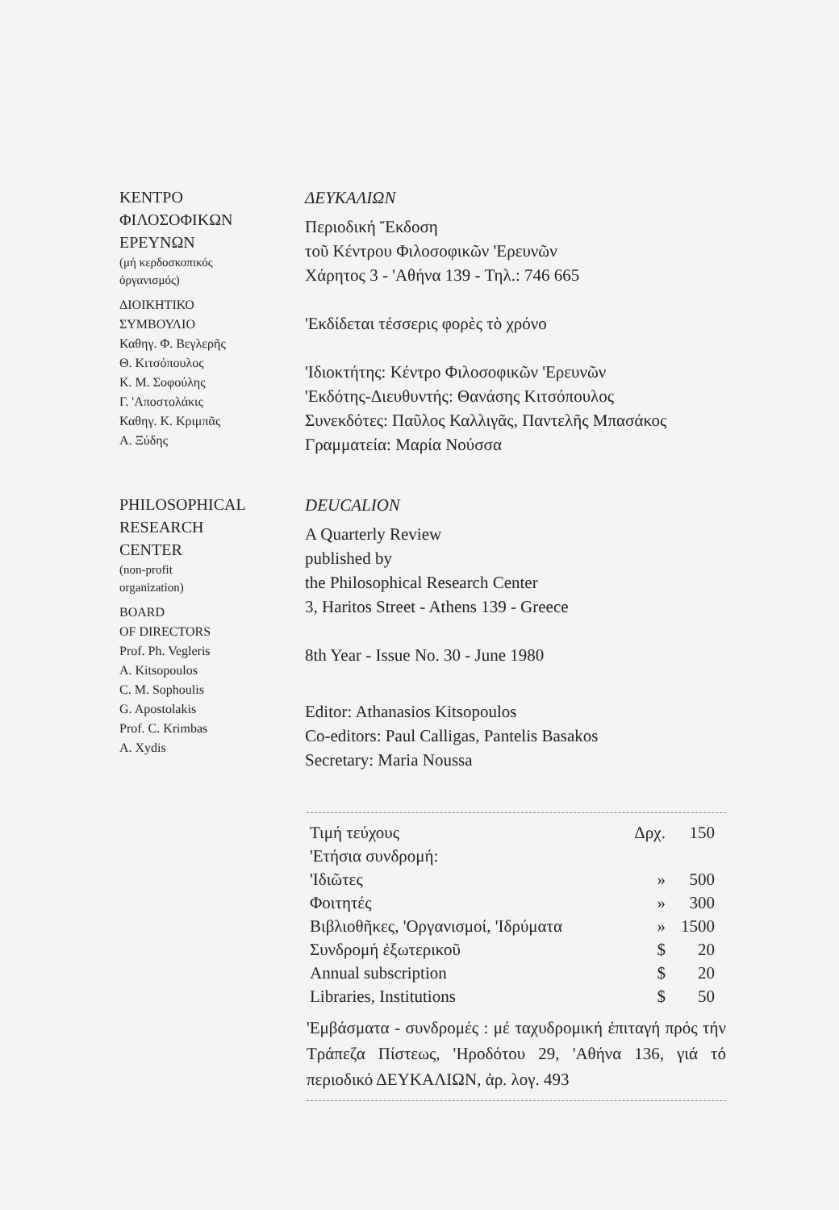ΚΕΝΤΡΟ
ΦΙΛΟΣΟΦΙΚΩΝ
ΕΡΕΥΝΩΝ
(μή κερδοσκοπικός
ὀργανισμός)
ΔΙΟΙΚΗΤΙΚΟ
ΣΥΜΒΟΥΛΙΟ
Καθηγ. Φ. Βεγλερῆς
Θ. Κιτσόπουλος
Κ. Μ. Σοφούλης
Γ. 'Αποστολάκις
Καθηγ. Κ. Κριμπᾶς
Α. Ξύδης
ΔΕΥΚΑΛΙΩΝ
Περιοδική Ἔκδοση
τοῦ Κέντρου Φιλοσοφικῶν 'Ερευνῶν
Χάρητος 3 - 'Αθήνα 139 - Τηλ.: 746 665
'Εκδίδεται τέσσερις φορὲς τὸ χρόνο
'Ιδιοκτήτης: Κέντρο Φιλοσοφικῶν 'Ερευνῶν
'Εκδότης-Διευθυντής: Θανάσης Κιτσόπουλος
Συνεκδότες: Παῦλος Καλλιγᾶς, Παντελῆς Μπασάκος
Γραμματεία: Μαρία Νούσσα
PHILOSOPHICAL
RESEARCH
CENTER
(non-profit
organization)
BOARD
OF DIRECTORS
Prof. Ph. Vegleris
A. Kitsopoulos
C. M. Sophoulis
G. Apostolakis
Prof. C. Krimbas
A. Xydis
DEUCALION
A Quarterly Review
published by
the Philosophical Research Center
3, Haritos Street - Athens 139 - Greece
8th Year - Issue No. 30 - June 1980
Editor: Athanasios Kitsopoulos
Co-editors: Paul Calligas, Pantelis Basakos
Secretary: Maria Noussa
| Τιμή τεύχους | Δρχ. | 150 |
| 'Ετήσια συνδρομή: | | |
| 'Ιδιῶτες | » | 500 |
| Φοιτητές | » | 300 |
| Βιβλιοθῆκες, 'Οργανισμοί, 'Ιδρύματα | » | 1500 |
| Συνδρομή ἐξωτερικοῦ | $ | 20 |
| Annual subscription | $ | 20 |
| Libraries, Institutions | $ | 50 |
'Εμβάσματα - συνδρομές : μέ ταχυδρομική ἐπιταγή πρός τήν Τράπεζα Πίστεως, 'Ηροδότου 29, 'Αθήνα 136, γιά τό περιοδικό ΔΕΥΚΑΛΙΩΝ, ἀρ. λογ. 493